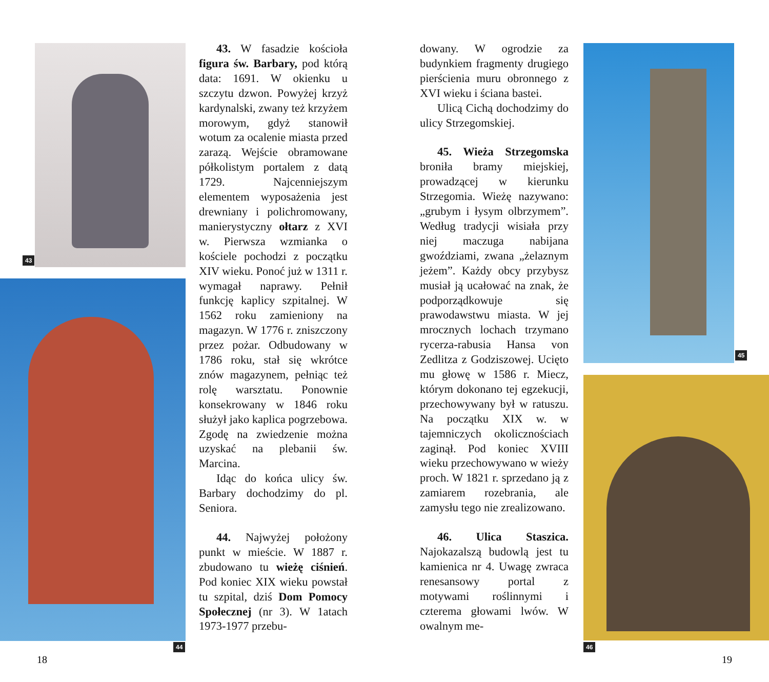43
44
45
46
43. W fasadzie kościoła figura św. Barbary, pod którą data: 1691. W okienku u szczytu dzwon. Powyżej krzyż kardynalski, zwany też krzyżem morowym, gdyż stanowił wotum za ocalenie miasta przed zarazą. Wejście obramowane półkolistym portalem z datą 1729. Najcenniejszym elementem wyposażenia jest drewniany i polichromowany, manierystyczny ołtarz z XVI w. Pierwsza wzmianka o kościele pochodzi z początku XIV wieku. Ponoć już w 1311 r. wymagał naprawy. Pełnił funkcję kaplicy szpitalnej. W 1562 roku zamieniony na magazyn. W 1776 r. zniszczony przez pożar. Odbudowany w 1786 roku, stał się wkrótce znów magazynem, pełniąc też rolę warsztatu. Ponownie konsekrowany w 1846 roku służył jako kaplica pogrzebowa. Zgodę na zwiedzenie można uzyskać na plebanii św. Marcina.
Idąc do końca ulicy św. Barbary dochodzimy do pl. Seniora.
44. Najwyżej położony punkt w mieście. W 1887 r. zbudowano tu wieżę ciśnień. Pod koniec XIX wieku powstał tu szpital, dziś Dom Pomocy Społecznej (nr 3). W 1atach 1973-1977 przebu-
dowany. W ogrodzie za budynkiem fragmenty drugiego pierścienia muru obronnego z XVI wieku i ściana bastei.
Ulicą Cichą dochodzimy do ulicy Strzegomskiej.
45. Wieża Strzegomska broniła bramy miejskiej, prowadzącej w kierunku Strzegomia. Wieżę nazywano: „grubym i łysym olbrzymem”. Według tradycji wisiała przy niej maczuga nabijana gwoździami, zwana „żelaznym jeżem”. Każdy obcy przybysz musiał ją ucałować na znak, że podporządkowuje się prawodawstwu miasta. W jej mrocznych lochach trzymano rycerza-rabusia Hansa von Zedlitza z Godziszowej. Ucięto mu głowę w 1586 r. Miecz, którym dokonano tej egzekucji, przechowywany był w ratuszu. Na początku XIX w. w tajemniczych okolicznościach zaginął. Pod koniec XVIII wieku przechowywano w wieży proch. W 1821 r. sprzedano ją z zamiarem rozebrania, ale zamysłu tego nie zrealizowano.
46. Ulica Staszica. Najokazalszą budowlą jest tu kamienica nr 4. Uwagę zwraca renesansowy portal z motywami roślinnymi i czterema głowami lwów. W owalnym me-
18 19